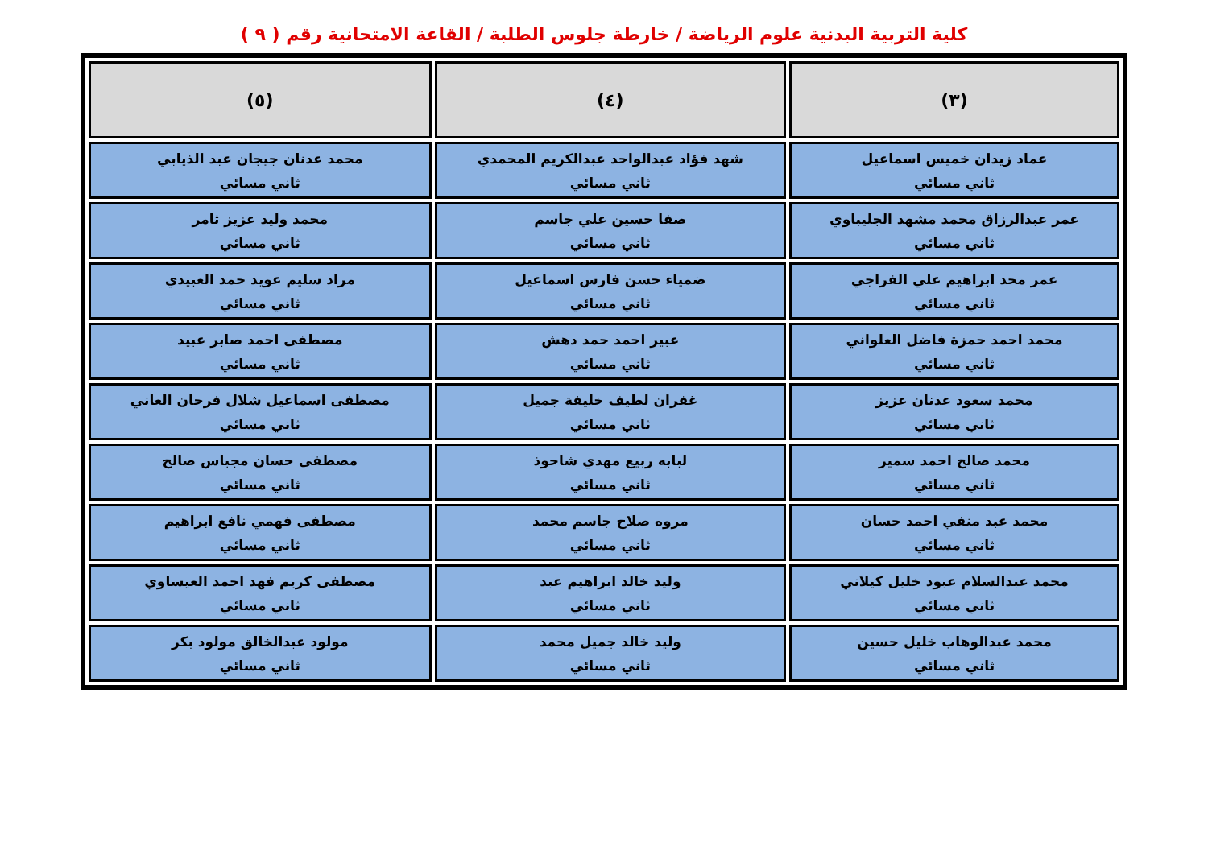كلية التربية البدنية علوم الرياضة / خارطة جلوس الطلبة / القاعة الامتحانية رقم ( ٩ )
| (٣) | (٤) | (٥) |
| --- | --- | --- |
| عماد زيدان خميس اسماعيل ثاني مسائي | شهد فؤاد عبدالواحد عبدالكريم المحمدي ثاني مسائي | محمد عدنان جيجان عبد الذيابي ثاني مسائي |
| عمر عبدالرزاق محمد مشهد الجليباوي ثاني مسائي | صفا حسين علي جاسم ثاني مسائي | محمد وليد عزيز ثامر ثاني مسائي |
| عمر محد ابراهيم علي الفراجي ثاني مسائي | ضمياء حسن فارس اسماعيل ثاني مسائي | مراد سليم عويد حمد العبيدي ثاني مسائي |
| محمد احمد حمزة فاضل العلواني ثاني مسائي | عبير احمد حمد دهش ثاني مسائي | مصطفى احمد صابر عبيد ثاني مسائي |
| محمد سعود عدنان عزيز ثاني مسائي | غفران لطيف خليفة جميل ثاني مسائي | مصطفى اسماعيل شلال فرحان العاني ثاني مسائي |
| محمد صالح احمد سمير ثاني مسائي | لبابه ربيع مهدي شاحوذ ثاني مسائي | مصطفى حسان مجباس صالح ثاني مسائي |
| محمد عبد منفي احمد حسان ثاني مسائي | مروه صلاح جاسم محمد ثاني مسائي | مصطفى فهمي نافع ابراهيم ثاني مسائي |
| محمد عبدالسلام عبود خليل كيلاني ثاني مسائي | وليد خالد ابراهيم عبد ثاني مسائي | مصطفى كريم فهد احمد العيساوي ثاني مسائي |
| محمد عبدالوهاب خليل حسين ثاني مسائي | وليد خالد جميل محمد ثاني مسائي | مولود عبدالخالق مولود بكر ثاني مسائي |